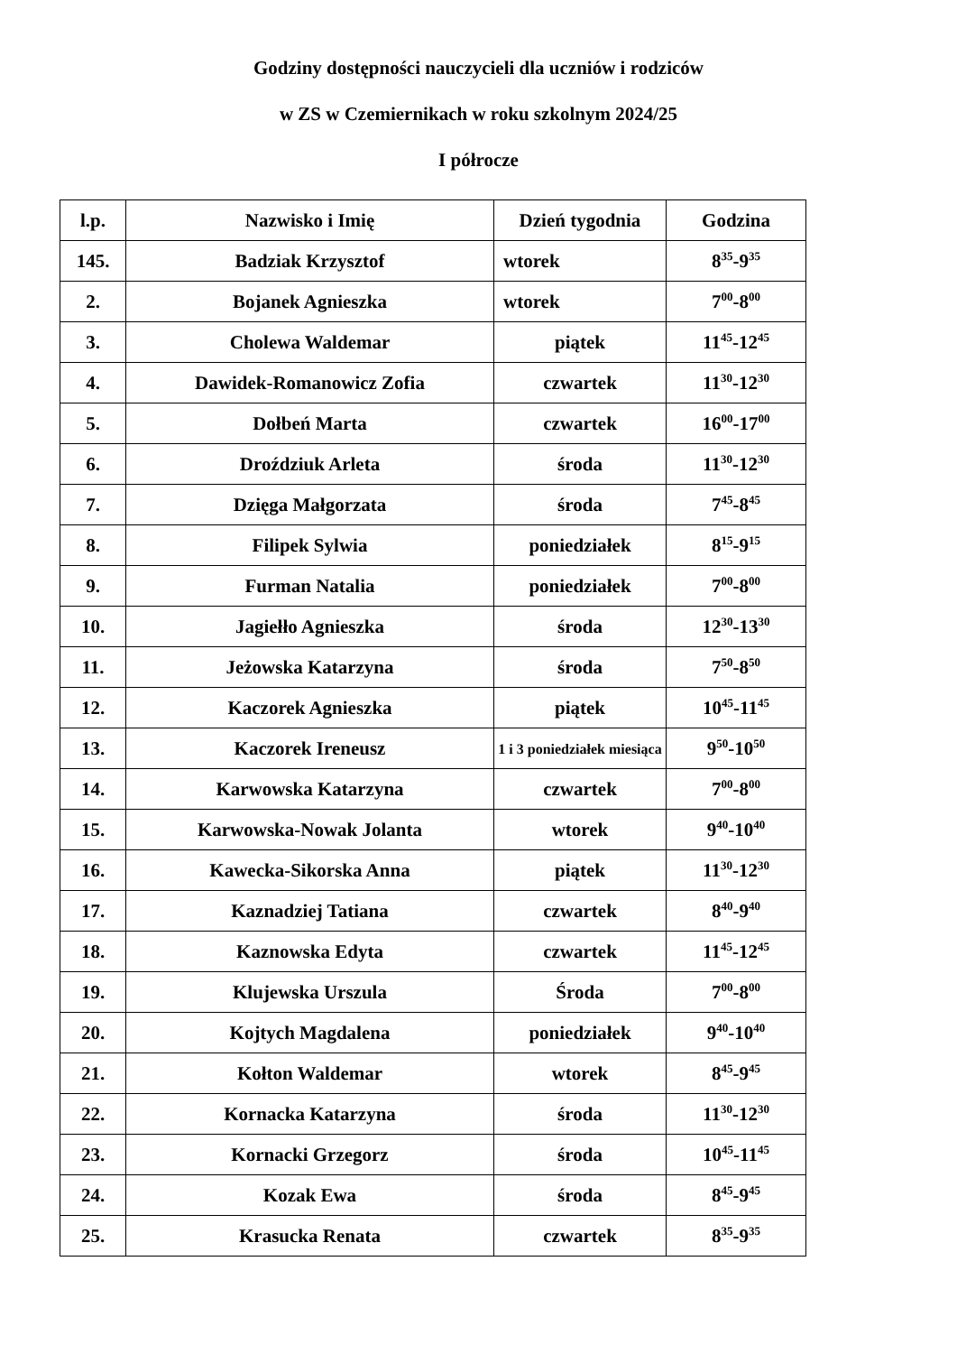Godziny dostępności nauczycieli dla uczniów i rodziców
w ZS w Czemiernikach w roku szkolnym 2024/25
I półrocze
| l.p. | Nazwisko i Imię | Dzień tygodnia | Godzina |
| --- | --- | --- | --- |
| 145. | Badziak Krzysztof | wtorek | 8<sup>35</sup>-9<sup>35</sup> |
| 2. | Bojanek Agnieszka | wtorek | 7<sup>00</sup>-8<sup>00</sup> |
| 3. | Cholewa Waldemar | piątek | 11<sup>45</sup>-12<sup>45</sup> |
| 4. | Dawidek-Romanowicz Zofia | czwartek | 11<sup>30</sup>-12<sup>30</sup> |
| 5. | Dołbeń Marta | czwartek | 16<sup>00</sup>-17<sup>00</sup> |
| 6. | Droździuk Arleta | środa | 11<sup>30</sup>-12<sup>30</sup> |
| 7. | Dzięga Małgorzata | środa | 7<sup>45</sup>-8<sup>45</sup> |
| 8. | Filipek Sylwia | poniedziałek | 8<sup>15</sup>-9<sup>15</sup> |
| 9. | Furman Natalia | poniedziałek | 7<sup>00</sup>-8<sup>00</sup> |
| 10. | Jagiełło Agnieszka | środa | 12<sup>30</sup>-13<sup>30</sup> |
| 11. | Jeżowska Katarzyna | środa | 7<sup>50</sup>-8<sup>50</sup> |
| 12. | Kaczorek Agnieszka | piątek | 10<sup>45</sup>-11<sup>45</sup> |
| 13. | Kaczorek Ireneusz | 1 i 3 poniedziałek miesiąca | 9<sup>50</sup>-10<sup>50</sup> |
| 14. | Karwowska Katarzyna | czwartek | 7<sup>00</sup>-8<sup>00</sup> |
| 15. | Karwowska-Nowak Jolanta | wtorek | 9<sup>40</sup>-10<sup>40</sup> |
| 16. | Kawecka-Sikorska Anna | piątek | 11<sup>30</sup>-12<sup>30</sup> |
| 17. | Kaznadziej Tatiana | czwartek | 8<sup>40</sup>-9<sup>40</sup> |
| 18. | Kaznowska Edyta | czwartek | 11<sup>45</sup>-12<sup>45</sup> |
| 19. | Klujewska Urszula | Środa | 7<sup>00</sup>-8<sup>00</sup> |
| 20. | Kojtych Magdalena | poniedziałek | 9<sup>40</sup>-10<sup>40</sup> |
| 21. | Kołton Waldemar | wtorek | 8<sup>45</sup>-9<sup>45</sup> |
| 22. | Kornacka Katarzyna | środa | 11<sup>30</sup>-12<sup>30</sup> |
| 23. | Kornacki Grzegorz | środa | 10<sup>45</sup>-11<sup>45</sup> |
| 24. | Kozak Ewa | środa | 8<sup>45</sup>-9<sup>45</sup> |
| 25. | Krasucka Renata | czwartek | 8<sup>35</sup>-9<sup>35</sup> |